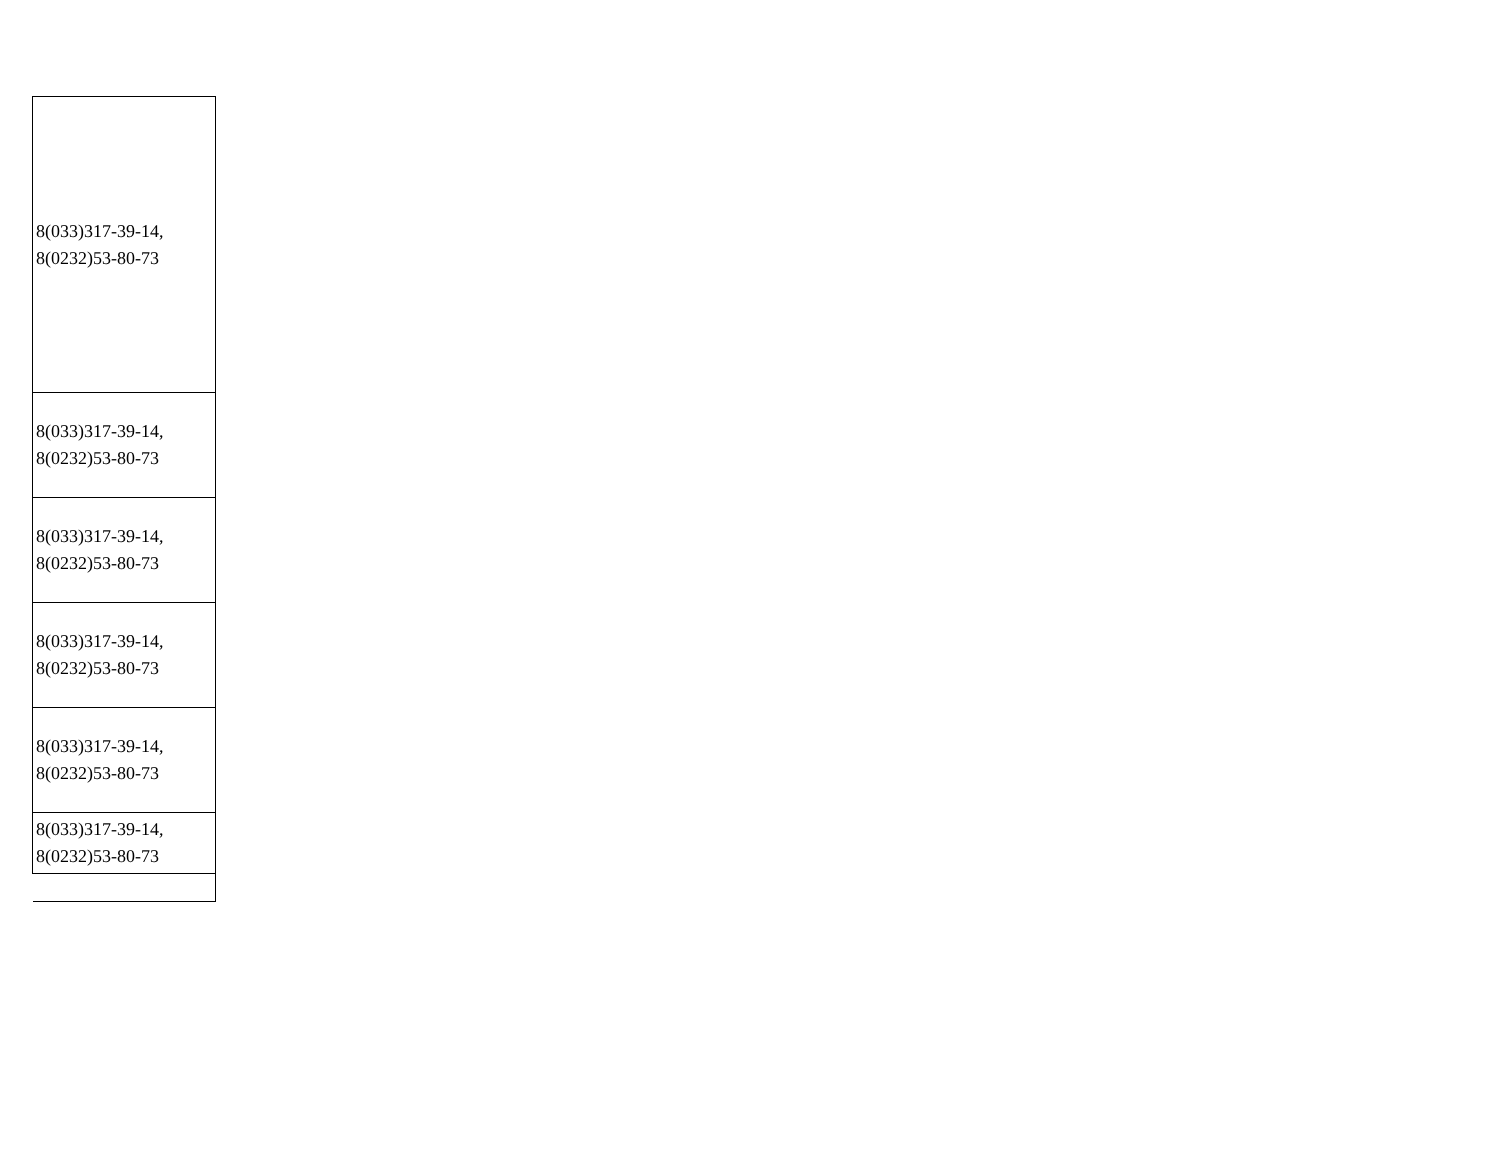| 8(033)317-39-14, 8(0232)53-80-73 |
| 8(033)317-39-14, 8(0232)53-80-73 |
| 8(033)317-39-14, 8(0232)53-80-73 |
| 8(033)317-39-14, 8(0232)53-80-73 |
| 8(033)317-39-14, 8(0232)53-80-73 |
| 8(033)317-39-14, 8(0232)53-80-73 |